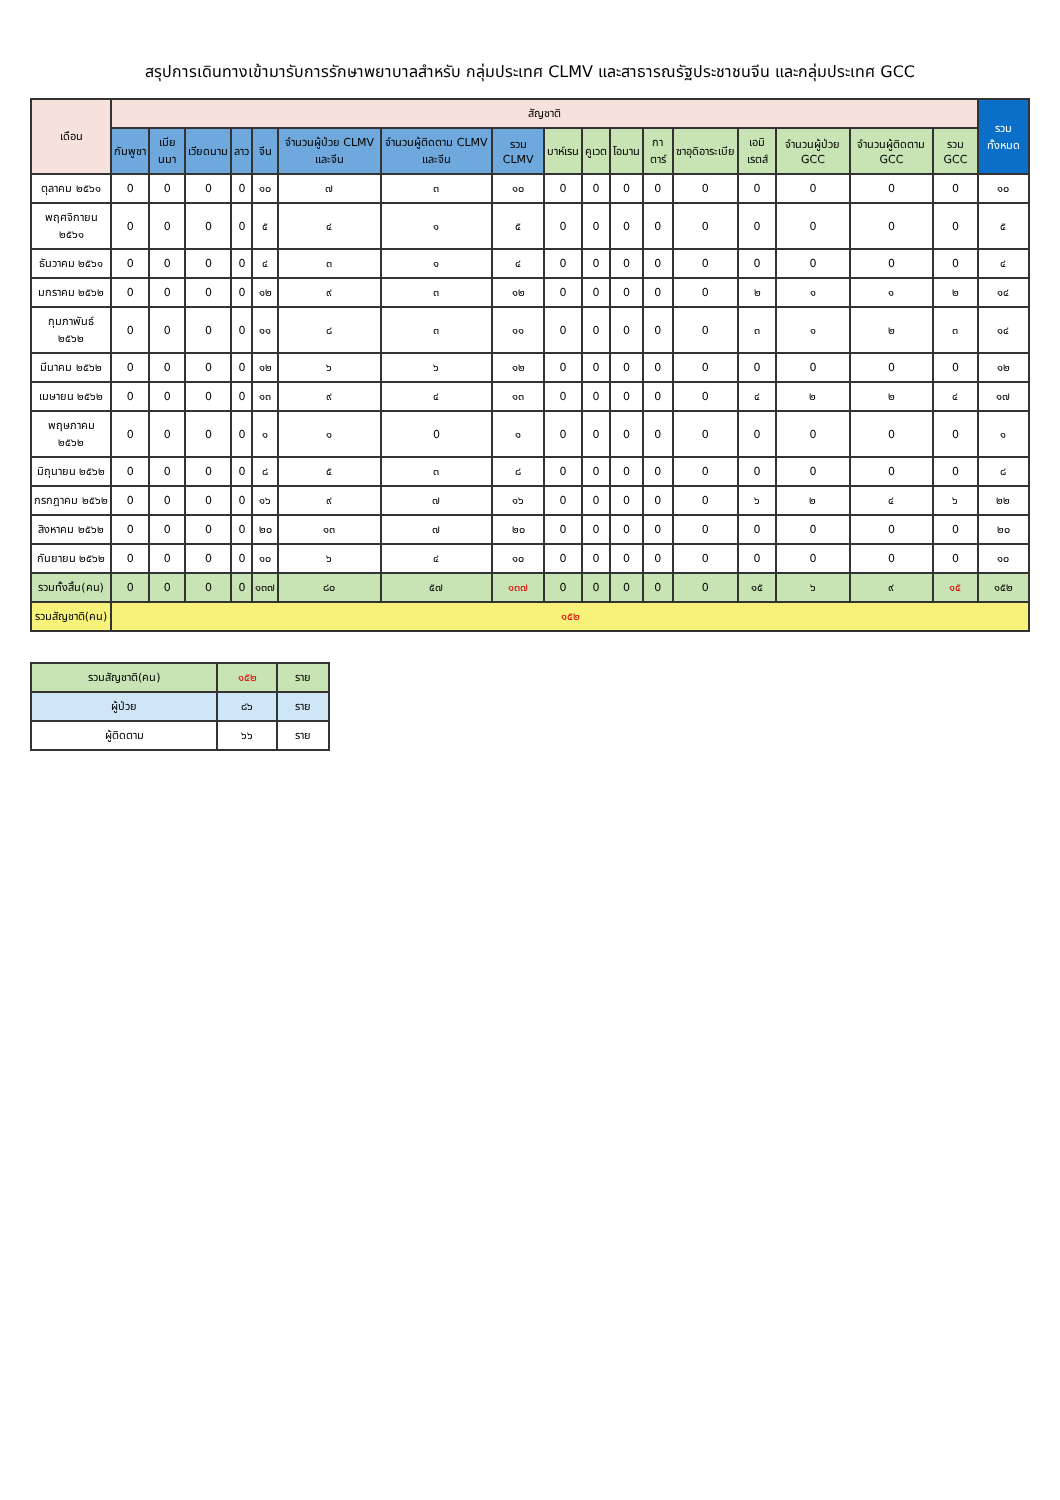สรุปการเดินทางเข้ามารับการรักษาพยาบาลสำหรับ กลุ่มประเทศ CLMV และสาธารณรัฐประชาชนจีน และกลุ่มประเทศ GCC
| เดือน | สัญชาติ | | | | | | | | | | | | | | | | | รวมทั้งหมด |
| --- | --- | --- | --- | --- | --- | --- | --- | --- | --- | --- | --- | --- | --- | --- | --- | --- | --- | --- |
| | กัมพูชา | เมียนมา | เวียดนาม | ลาว | จีน | จำนวนผู้ป่วย CLMV และจีน | จำนวนผู้ติดตาม CLMV และจีน | รวม CLMV | บาห์เรน | คูเวต | โอมาน | กาตาร์ | ซาอุดิอาระเบีย | เอมิเรตส์ | จำนวนผู้ป่วย GCC | จำนวนผู้ติดตาม GCC | รวม GCC | |
| ตุลาคม ๒๕๖๑ | 0 | 0 | 0 | 0 | ๑๐ | ๗ | ๓ | ๑๐ | 0 | 0 | 0 | 0 | 0 | 0 | 0 | 0 | 0 | ๑๐ |
| พฤศจิกายน ๒๕๖๑ | 0 | 0 | 0 | 0 | ๕ | ๔ | ๑ | ๕ | 0 | 0 | 0 | 0 | 0 | 0 | 0 | 0 | 0 | ๕ |
| ธันวาคม ๒๕๖๑ | 0 | 0 | 0 | 0 | ๔ | ๓ | ๑ | ๔ | 0 | 0 | 0 | 0 | 0 | 0 | 0 | 0 | 0 | ๔ |
| มกราคม ๒๕๖๒ | 0 | 0 | 0 | 0 | ๑๒ | ๙ | ๓ | ๑๒ | 0 | 0 | 0 | 0 | 0 | ๒ | ๑ | ๑ | ๒ | ๑๔ |
| กุมภาพันธ์ ๒๕๖๒ | 0 | 0 | 0 | 0 | ๑๑ | ๘ | ๓ | ๑๑ | 0 | 0 | 0 | 0 | 0 | ๓ | ๑ | ๒ | ๓ | ๑๔ |
| มีนาคม ๒๕๖๒ | 0 | 0 | 0 | 0 | ๑๒ | ๖ | ๖ | ๑๒ | 0 | 0 | 0 | 0 | 0 | 0 | 0 | 0 | 0 | ๑๒ |
| เมษายน ๒๕๖๒ | 0 | 0 | 0 | 0 | ๑๓ | ๙ | ๔ | ๑๓ | 0 | 0 | 0 | 0 | 0 | ๔ | ๒ | ๒ | ๔ | ๑๗ |
| พฤษภาคม ๒๕๖๒ | 0 | 0 | 0 | 0 | ๑ | ๑ | 0 | ๑ | 0 | 0 | 0 | 0 | 0 | 0 | 0 | 0 | 0 | ๑ |
| มิถุนายน ๒๕๖๒ | 0 | 0 | 0 | 0 | ๘ | ๕ | ๓ | ๘ | 0 | 0 | 0 | 0 | 0 | 0 | 0 | 0 | 0 | ๘ |
| กรกฎาคม ๒๕๖๒ | 0 | 0 | 0 | 0 | ๑๖ | ๙ | ๗ | ๑๖ | 0 | 0 | 0 | 0 | 0 | ๖ | ๒ | ๔ | ๖ | ๒๒ |
| สิงหาคม ๒๕๖๒ | 0 | 0 | 0 | 0 | ๒๐ | ๑๓ | ๗ | ๒๐ | 0 | 0 | 0 | 0 | 0 | 0 | 0 | 0 | 0 | ๒๐ |
| กันยายน ๒๕๖๒ | 0 | 0 | 0 | 0 | ๑๐ | ๖ | ๔ | ๑๐ | 0 | 0 | 0 | 0 | 0 | 0 | 0 | 0 | 0 | ๑๐ |
| รวมทั้งสิ้น(คน) | 0 | 0 | 0 | 0 | ๑๓๗ | ๘๐ | ๕๗ | ๑๓๗ | 0 | 0 | 0 | 0 | 0 | ๑๕ | ๖ | ๙ | ๑๕ | ๑๕๒ |
| รวมสัญชาติ(คน) | ๑๕๒ | | | | | | | | | | | | | | | | | |
| รวมสัญชาติ(คน) | ๑๕๒ | ราย |
| ผู้ป่วย | ๘๖ | ราย |
| ผู้ติดตาม | ๖๖ | ราย |